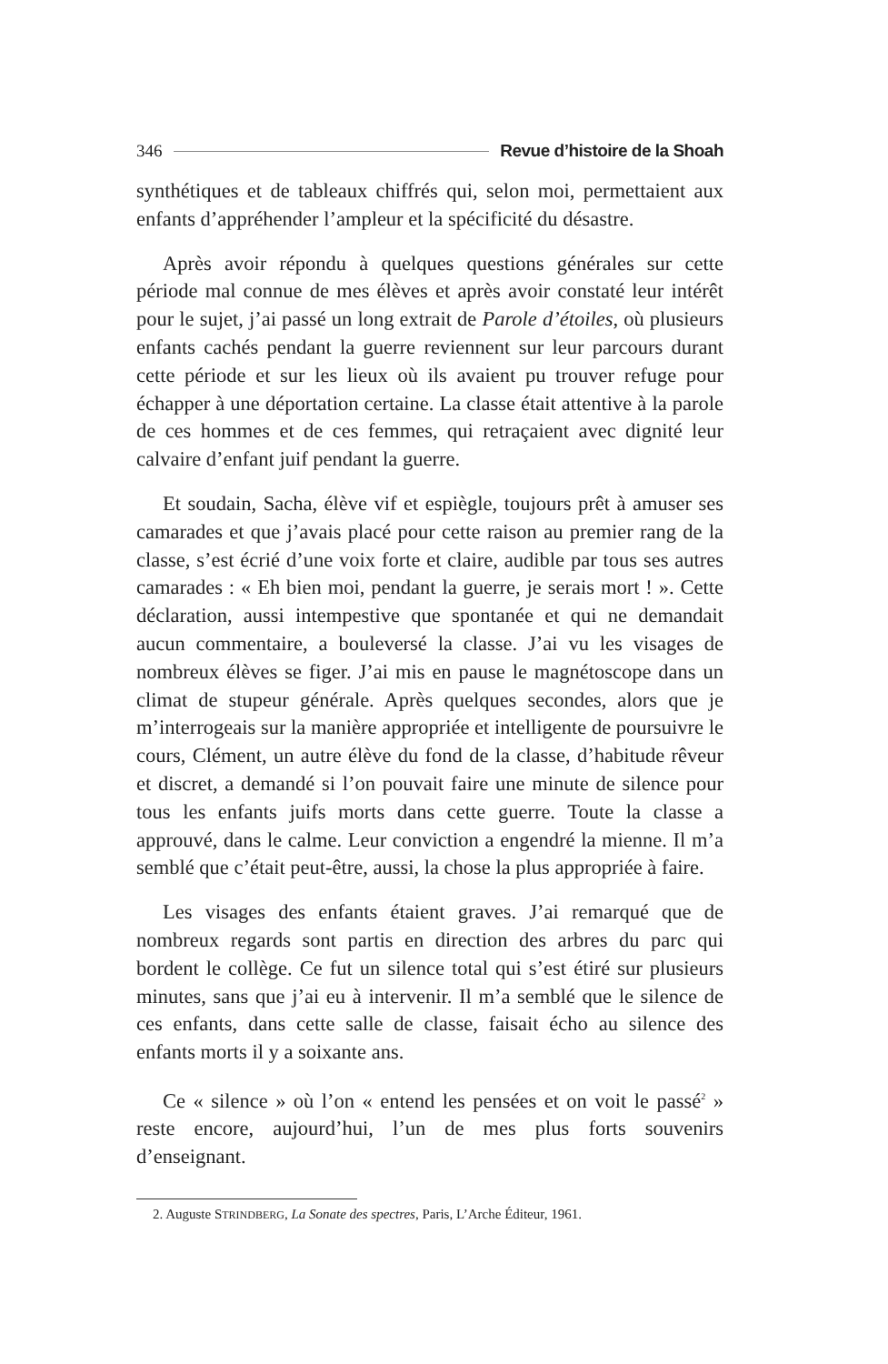346 Revue d’histoire de la Shoah
synthétiques et de tableaux chiffrés qui, selon moi, permettaient aux enfants d’appréhender l’ampleur et la spécificité du désastre.
Après avoir répondu à quelques questions générales sur cette période mal connue de mes élèves et après avoir constaté leur intérêt pour le sujet, j’ai passé un long extrait de Parole d’étoiles, où plusieurs enfants cachés pendant la guerre reviennent sur leur parcours durant cette période et sur les lieux où ils avaient pu trouver refuge pour échapper à une déportation certaine. La classe était attentive à la parole de ces hommes et de ces femmes, qui retraçaient avec dignité leur calvaire d’enfant juif pendant la guerre.
Et soudain, Sacha, élève vif et espiègle, toujours prêt à amuser ses camarades et que j’avais placé pour cette raison au premier rang de la classe, s’est écrié d’une voix forte et claire, audible par tous ses autres camarades : « Eh bien moi, pendant la guerre, je serais mort ! ». Cette déclaration, aussi intempestive que spontanée et qui ne demandait aucun commentaire, a bouleversé la classe. J’ai vu les visages de nombreux élèves se figer. J’ai mis en pause le magnétoscope dans un climat de stupeur générale. Après quelques secondes, alors que je m’interrogeais sur la manière appropriée et intelligente de poursuivre le cours, Clément, un autre élève du fond de la classe, d’habitude rêveur et discret, a demandé si l’on pouvait faire une minute de silence pour tous les enfants juifs morts dans cette guerre. Toute la classe a approuvé, dans le calme. Leur conviction a engendré la mienne. Il m’a semblé que c’était peut-être, aussi, la chose la plus appropriée à faire.
Les visages des enfants étaient graves. J’ai remarqué que de nombreux regards sont partis en direction des arbres du parc qui bordent le collège. Ce fut un silence total qui s’est étiré sur plusieurs minutes, sans que j’ai eu à intervenir. Il m’a semblé que le silence de ces enfants, dans cette salle de classe, faisait écho au silence des enfants morts il y a soixante ans.
Ce « silence » où l’on « entend les pensées et on voit le passé<sup>2</sup> » reste encore, aujourd’hui, l’un de mes plus forts souvenirs d’enseignant.
2. Auguste STRINDBERG, La Sonate des spectres, Paris, L’Arche Éditeur, 1961.